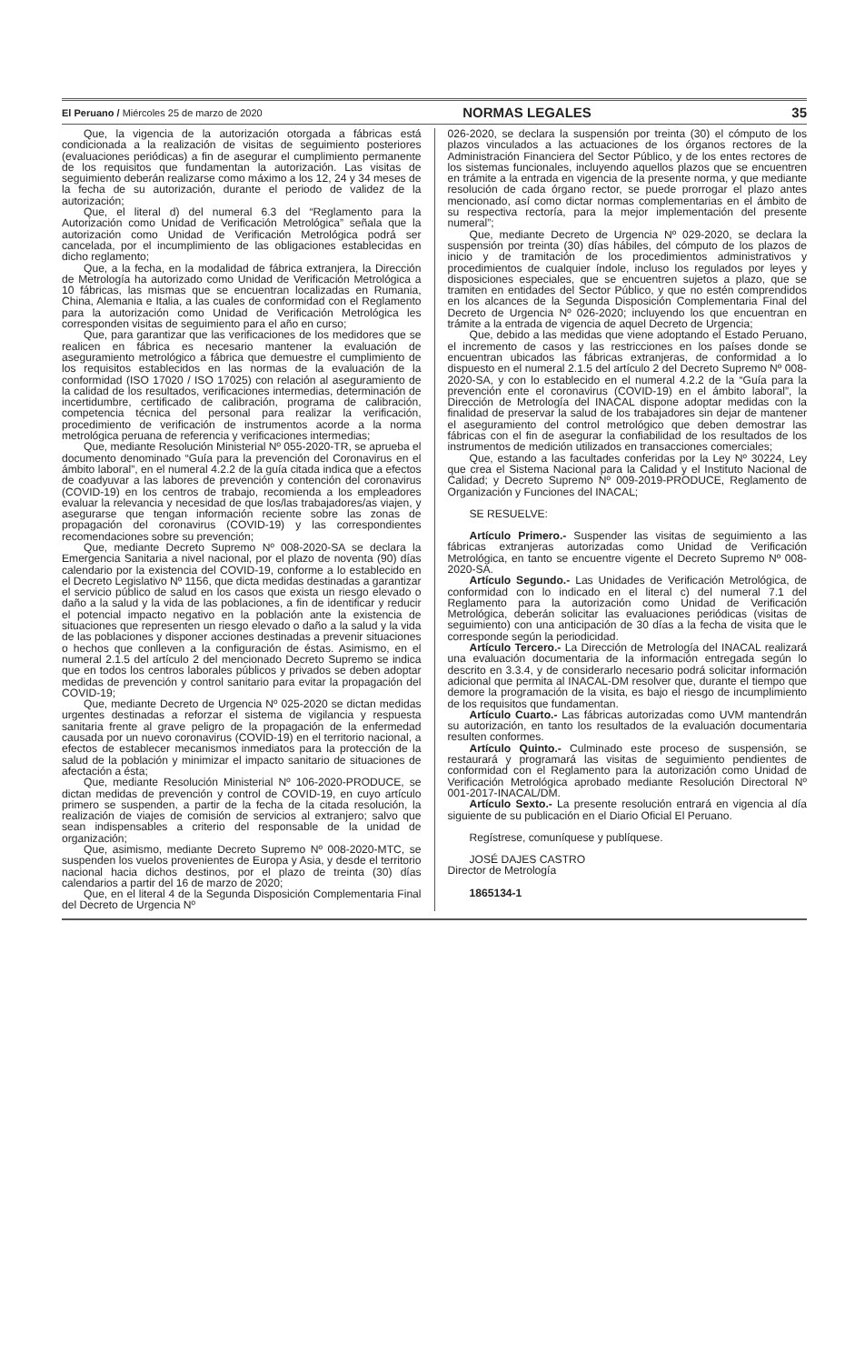El Peruano / Miércoles 25 de marzo de 2020 NORMAS LEGALES 35
Que, la vigencia de la autorización otorgada a fábricas está condicionada a la realización de visitas de seguimiento posteriores (evaluaciones periódicas) a fin de asegurar el cumplimiento permanente de los requisitos que fundamentan la autorización. Las visitas de seguimiento deberán realizarse como máximo a los 12, 24 y 34 meses de la fecha de su autorización, durante el periodo de validez de la autorización;
Que, el literal d) del numeral 6.3 del “Reglamento para la Autorización como Unidad de Verificación Metrológica” señala que la autorización como Unidad de Verificación Metrológica podrá ser cancelada, por el incumplimiento de las obligaciones establecidas en dicho reglamento;
Que, a la fecha, en la modalidad de fábrica extranjera, la Dirección de Metrología ha autorizado como Unidad de Verificación Metrológica a 10 fábricas, las mismas que se encuentran localizadas en Rumania, China, Alemania e Italia, a las cuales de conformidad con el Reglamento para la autorización como Unidad de Verificación Metrológica les corresponden visitas de seguimiento para el año en curso;
Que, para garantizar que las verificaciones de los medidores que se realicen en fábrica es necesario mantener la evaluación de aseguramiento metrológico a fábrica que demuestre el cumplimiento de los requisitos establecidos en las normas de la evaluación de la conformidad (ISO 17020 / ISO 17025) con relación al aseguramiento de la calidad de los resultados, verificaciones intermedias, determinación de incertidumbre, certificado de calibración, programa de calibración, competencia técnica del personal para realizar la verificación, procedimiento de verificación de instrumentos acorde a la norma metrológica peruana de referencia y verificaciones intermedias;
Que, mediante Resolución Ministerial Nº 055-2020-TR, se aprueba el documento denominado “Guía para la prevención del Coronavirus en el ámbito laboral”, en el numeral 4.2.2 de la guía citada indica que a efectos de coadyuvar a las labores de prevención y contención del coronavirus (COVID-19) en los centros de trabajo, recomienda a los empleadores evaluar la relevancia y necesidad de que los/las trabajadores/as viajen, y asegurarse que tengan información reciente sobre las zonas de propagación del coronavirus (COVID-19) y las correspondientes recomendaciones sobre su prevención;
Que, mediante Decreto Supremo Nº 008-2020-SA se declara la Emergencia Sanitaria a nivel nacional, por el plazo de noventa (90) días calendario por la existencia del COVID-19, conforme a lo establecido en el Decreto Legislativo Nº 1156, que dicta medidas destinadas a garantizar el servicio público de salud en los casos que exista un riesgo elevado o daño a la salud y la vida de las poblaciones, a fin de identificar y reducir el potencial impacto negativo en la población ante la existencia de situaciones que representen un riesgo elevado o daño a la salud y la vida de las poblaciones y disponer acciones destinadas a prevenir situaciones o hechos que conlleven a la configuración de éstas. Asimismo, en el numeral 2.1.5 del artículo 2 del mencionado Decreto Supremo se indica que en todos los centros laborales públicos y privados se deben adoptar medidas de prevención y control sanitario para evitar la propagación del COVID-19;
Que, mediante Decreto de Urgencia Nº 025-2020 se dictan medidas urgentes destinadas a reforzar el sistema de vigilancia y respuesta sanitaria frente al grave peligro de la propagación de la enfermedad causada por un nuevo coronavirus (COVID-19) en el territorio nacional, a efectos de establecer mecanismos inmediatos para la protección de la salud de la población y minimizar el impacto sanitario de situaciones de afectación a ésta;
Que, mediante Resolución Ministerial Nº 106-2020-PRODUCE, se dictan medidas de prevención y control de COVID-19, en cuyo artículo primero se suspenden, a partir de la fecha de la citada resolución, la realización de viajes de comisión de servicios al extranjero; salvo que sean indispensables a criterio del responsable de la unidad de organización;
Que, asimismo, mediante Decreto Supremo Nº 008-2020-MTC, se suspenden los vuelos provenientes de Europa y Asia, y desde el territorio nacional hacia dichos destinos, por el plazo de treinta (30) días calendarios a partir del 16 de marzo de 2020;
Que, en el literal 4 de la Segunda Disposición Complementaria Final del Decreto de Urgencia Nº
026-2020, se declara la suspensión por treinta (30) el cómputo de los plazos vinculados a las actuaciones de los órganos rectores de la Administración Financiera del Sector Público, y de los entes rectores de los sistemas funcionales, incluyendo aquellos plazos que se encuentren en trámite a la entrada en vigencia de la presente norma, y que mediante resolución de cada órgano rector, se puede prorrogar el plazo antes mencionado, así como dictar normas complementarias en el ámbito de su respectiva rectoría, para la mejor implementación del presente numeral”;
Que, mediante Decreto de Urgencia Nº 029-2020, se declara la suspensión por treinta (30) días hábiles, del cómputo de los plazos de inicio y de tramitación de los procedimientos administrativos y procedimientos de cualquier índole, incluso los regulados por leyes y disposiciones especiales, que se encuentren sujetos a plazo, que se tramiten en entidades del Sector Público, y que no estén comprendidos en los alcances de la Segunda Disposición Complementaria Final del Decreto de Urgencia Nº 026-2020; incluyendo los que encuentran en trámite a la entrada de vigencia de aquel Decreto de Urgencia;
Que, debido a las medidas que viene adoptando el Estado Peruano, el incremento de casos y las restricciones en los países donde se encuentran ubicados las fábricas extranjeras, de conformidad a lo dispuesto en el numeral 2.1.5 del artículo 2 del Decreto Supremo Nº 008-2020-SA, y con lo establecido en el numeral 4.2.2 de la “Guía para la prevención ente el coronavirus (COVID-19) en el ámbito laboral”, la Dirección de Metrología del INACAL dispone adoptar medidas con la finalidad de preservar la salud de los trabajadores sin dejar de mantener el aseguramiento del control metrológico que deben demostrar las fábricas con el fin de asegurar la confiabilidad de los resultados de los instrumentos de medición utilizados en transacciones comerciales;
Que, estando a las facultades conferidas por la Ley Nº 30224, Ley que crea el Sistema Nacional para la Calidad y el Instituto Nacional de Calidad; y Decreto Supremo Nº 009-2019-PRODUCE, Reglamento de Organización y Funciones del INACAL;
SE RESUELVE:
Artículo Primero.- Suspender las visitas de seguimiento a las fábricas extranjeras autorizadas como Unidad de Verificación Metrológica, en tanto se encuentre vigente el Decreto Supremo Nº 008-2020-SA.
Artículo Segundo.- Las Unidades de Verificación Metrológica, de conformidad con lo indicado en el literal c) del numeral 7.1 del Reglamento para la autorización como Unidad de Verificación Metrológica, deberán solicitar las evaluaciones periódicas (visitas de seguimiento) con una anticipación de 30 días a la fecha de visita que le corresponde según la periodicidad.
Artículo Tercero.- La Dirección de Metrología del INACAL realizará una evaluación documentaria de la información entregada según lo descrito en 3.3.4, y de considerarlo necesario podrá solicitar información adicional que permita al INACAL-DM resolver que, durante el tiempo que demore la programación de la visita, es bajo el riesgo de incumplimiento de los requisitos que fundamentan.
Artículo Cuarto.- Las fábricas autorizadas como UVM mantendrán su autorización, en tanto los resultados de la evaluación documentaria resulten conformes.
Artículo Quinto.- Culminado este proceso de suspensión, se restaurará y programará las visitas de seguimiento pendientes de conformidad con el Reglamento para la autorización como Unidad de Verificación Metrológica aprobado mediante Resolución Directoral Nº 001-2017-INACAL/DM.
Artículo Sexto.- La presente resolución entrará en vigencia al día siguiente de su publicación en el Diario Oficial El Peruano.
Regístrese, comuníquese y publíquese.
JOSÉ DAJES CASTRO
Director de Metrología
1865134-1